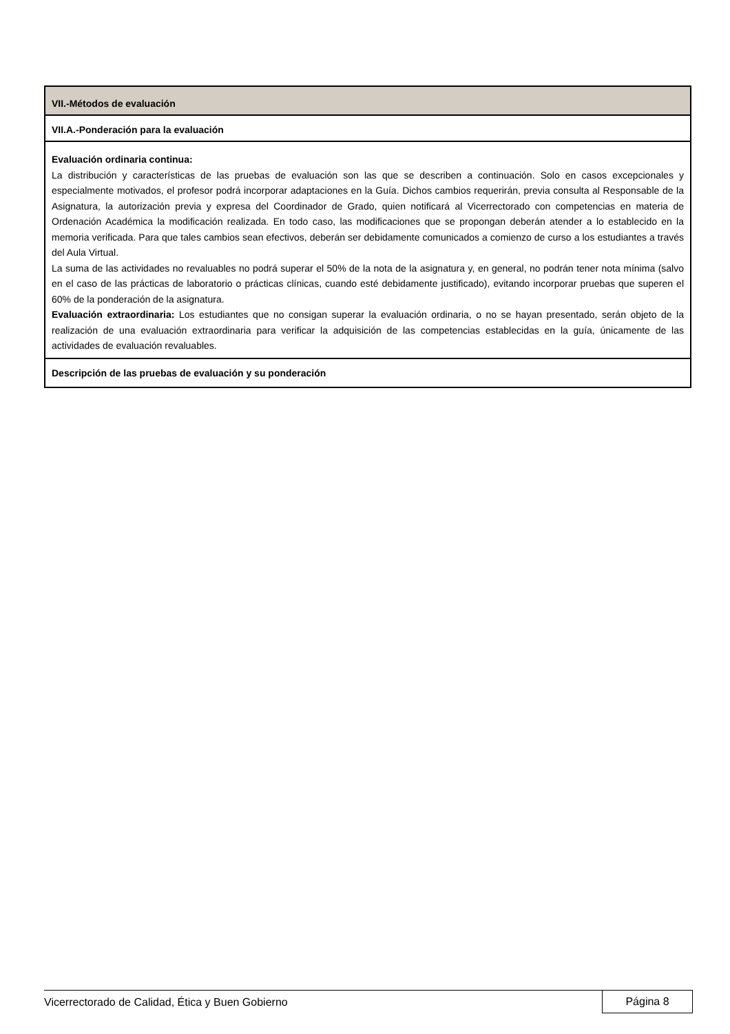| VII.-Métodos de evaluación |
| VII.A.-Ponderación para la evaluación |
| Evaluación ordinaria continua: La distribución y características de las pruebas de evaluación son las que se describen a continuación. Solo en casos excepcionales y especialmente motivados, el profesor podrá incorporar adaptaciones en la Guía. Dichos cambios requerirán, previa consulta al Responsable de la Asignatura, la autorización previa y expresa del Coordinador de Grado, quien notificará al Vicerrectorado con competencias en materia de Ordenación Académica la modificación realizada. En todo caso, las modificaciones que se propongan deberán atender a lo establecido en la memoria verificada. Para que tales cambios sean efectivos, deberán ser debidamente comunicados a comienzo de curso a los estudiantes a través del Aula Virtual. La suma de las actividades no revaluables no podrá superar el 50% de la nota de la asignatura y, en general, no podrán tener nota mínima (salvo en el caso de las prácticas de laboratorio o prácticas clínicas, cuando esté debidamente justificado), evitando incorporar pruebas que superen el 60% de la ponderación de la asignatura. Evaluación extraordinaria: Los estudiantes que no consigan superar la evaluación ordinaria, o no se hayan presentado, serán objeto de la realización de una evaluación extraordinaria para verificar la adquisición de las competencias establecidas en la guía, únicamente de las actividades de evaluación revaluables. |
| Descripción de las pruebas de evaluación y su ponderación |
Vicerrectorado de Calidad, Ética y Buen Gobierno Página 8